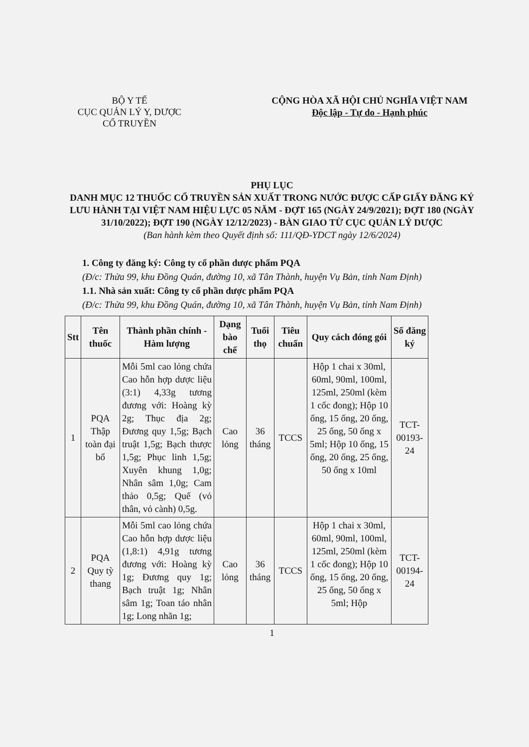BỘ Y TẾ
CỤC QUẢN LÝ Y, DƯỢC
CỔ TRUYỀN
CỘNG HÒA XÃ HỘI CHỦ NGHĨA VIỆT NAM
Độc lập - Tự do - Hạnh phúc
PHỤ LỤC
DANH MỤC 12 THUỐC CỔ TRUYỀN SẢN XUẤT TRONG NƯỚC ĐƯỢC CẤP GIẤY ĐĂNG KÝ LƯU HÀNH TẠI VIỆT NAM HIỆU LỰC 05 NĂM - ĐỢT 165 (NGÀY 24/9/2021); ĐỢT 180 (NGÀY 31/10/2022); ĐỢT 190 (NGÀY 12/12/2023) - BÀN GIAO TỪ CỤC QUẢN LÝ DƯỢC
(Ban hành kèm theo Quyết định số: 111/QĐ-YDCT ngày 12/6/2024)
1. Công ty đăng ký: Công ty cổ phần dược phẩm PQA
(Đ/c: Thửa 99, khu Đồng Quán, đường 10, xã Tân Thành, huyện Vụ Bản, tỉnh Nam Định)
1.1. Nhà sản xuất: Công ty cổ phần dược phẩm PQA
(Đ/c: Thửa 99, khu Đồng Quán, đường 10, xã Tân Thành, huyện Vụ Bản, tỉnh Nam Định)
| Stt | Tên thuốc | Thành phần chính - Hàm lượng | Dạng bào chế | Tuổi thọ | Tiêu chuẩn | Quy cách đóng gói | Số đăng ký |
| --- | --- | --- | --- | --- | --- | --- | --- |
| 1 | PQA Thập toàn đại bổ | Mỗi 5ml cao lỏng chứa Cao hỗn hợp dược liệu (3:1) 4,33g tương đương với: Hoàng kỳ 2g; Thục địa 2g; Đương quy 1,5g; Bạch truật 1,5g; Bạch thược 1,5g; Phục linh 1,5g; Xuyên khung 1,0g; Nhân sâm 1,0g; Cam thảo 0,5g; Quế (vỏ thân, vỏ cành) 0,5g. | Cao lỏng | 36 tháng | TCCS | Hộp 1 chai x 30ml, 60ml, 90ml, 100ml, 125ml, 250ml (kèm 1 cốc đong); Hộp 10 ống, 15 ống, 20 ống, 25 ống, 50 ống x 5ml; Hộp 10 ống, 15 ống, 20 ống, 25 ống, 50 ống x 10ml | TCT-00193-24 |
| 2 | PQA Quy tỳ thang | Mỗi 5ml cao lỏng chứa Cao hỗn hợp dược liệu (1,8:1) 4,91g tương đương với: Hoàng kỳ 1g; Đương quy 1g; Bạch truật 1g; Nhân sâm 1g; Toan táo nhân 1g; Long nhãn 1g; | Cao lỏng | 36 tháng | TCCS | Hộp 1 chai x 30ml, 60ml, 90ml, 100ml, 125ml, 250ml (kèm 1 cốc đong); Hộp 10 ống, 15 ống, 20 ống, 25 ống, 50 ống x 5ml; Hộp | TCT-00194-24 |
1